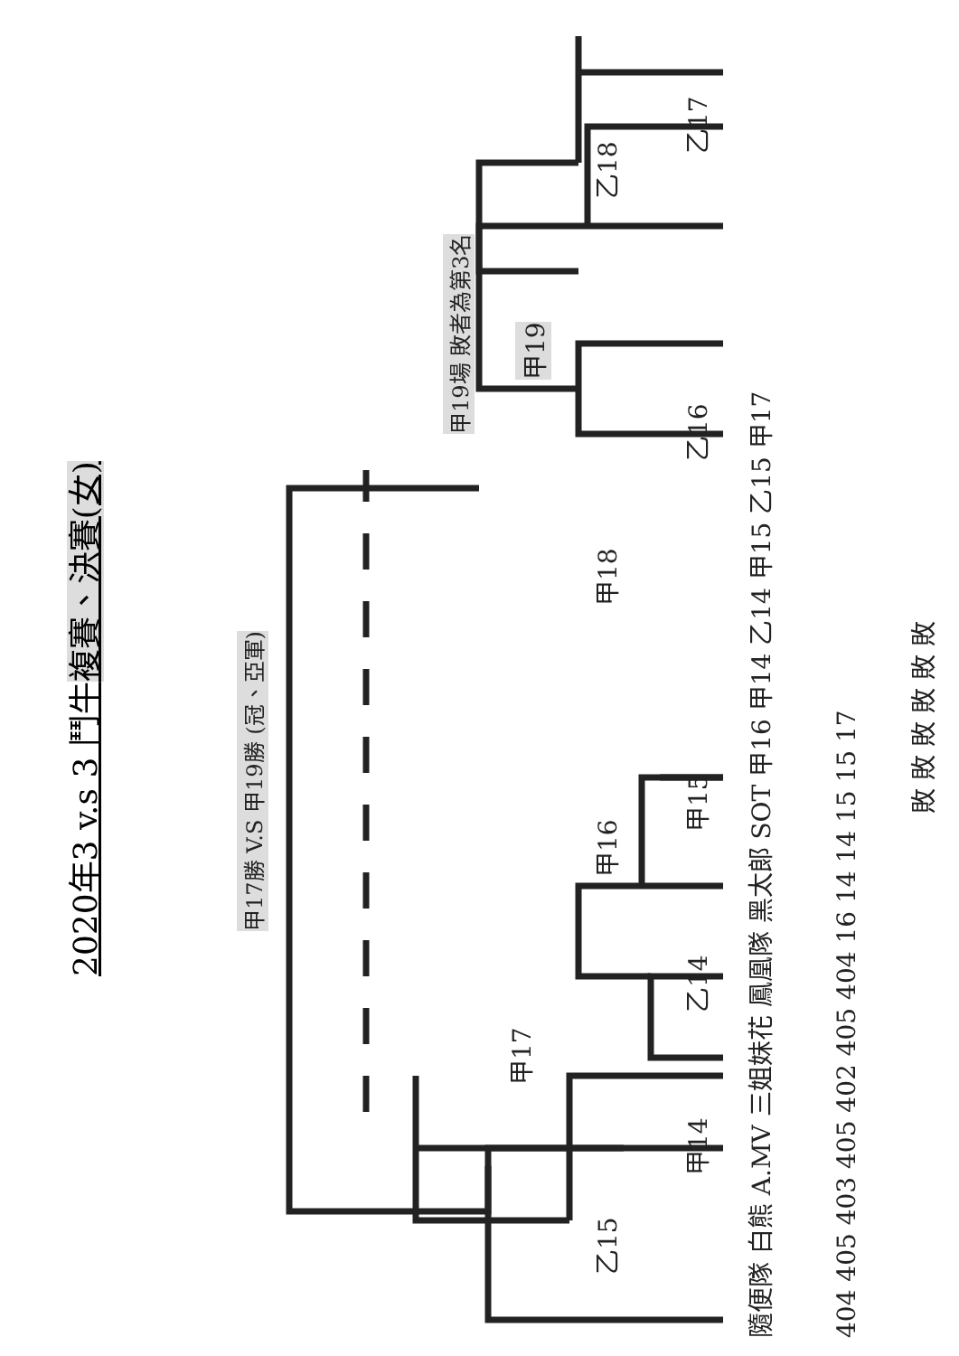2020年3 v.s 3 鬥牛 複賽、決賽(女)
甲17勝 V.S 甲19勝 (冠、亞軍)
甲19場 敗者為第3名
甲17
乙15
甲14 乙14
甲16
甲15
甲18
乙16
甲19
乙18
乙17
隨便隊 白熊 A.MV 三姐妹花 鳳凰隊 黑太郎 SOT 甲16 甲14 乙14 甲15 乙15 甲17
404 405 403 405 402 405 404 16 14 14 15 15 17
敗 敗 敗 敗 敗 敗